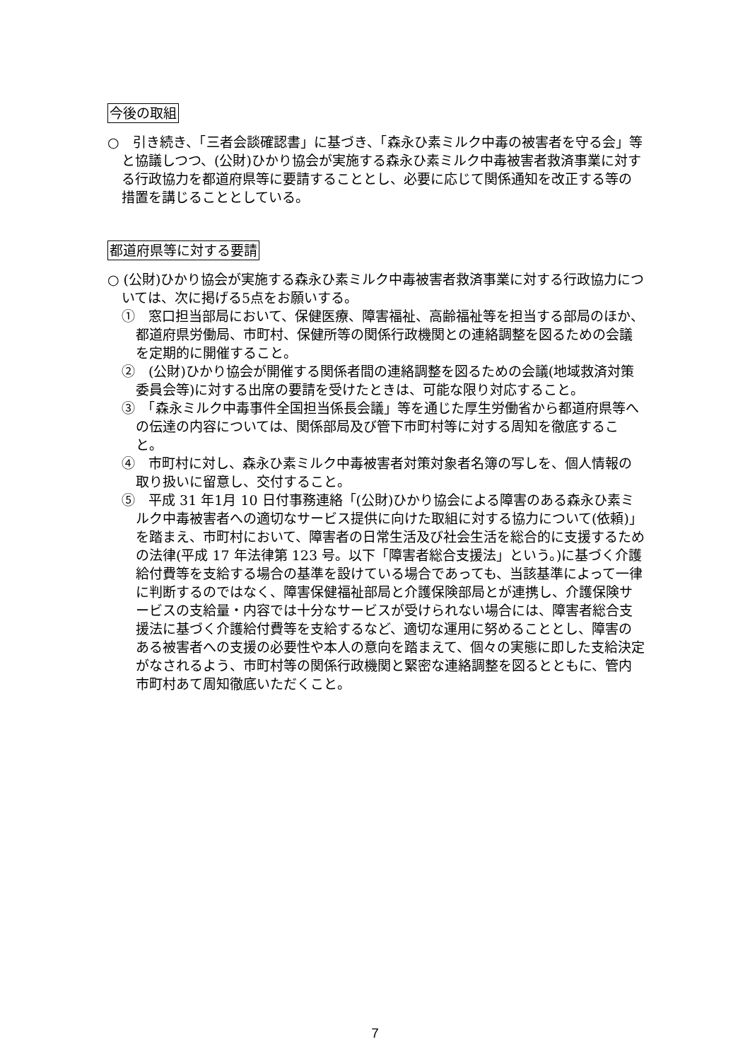今後の取組
○　引き続き、「三者会談確認書」に基づき、「森永ひ素ミルク中毒の被害者を守る会」等 と協議しつつ、(公財)ひかり協会が実施する森永ひ素ミルク中毒被害者救済事業に対する行政協力を都道府県等に要請することとし、必要に応じて関係通知を改正する等の措置を講じることとしている。
都道府県等に対する要請
○ (公財)ひかり協会が実施する森永ひ素ミルク中毒被害者救済事業に対する行政協力については、次に掲げる5点をお願いする。
①　窓口担当部局において、保健医療、障害福祉、高齢福祉等を担当する部局のほか、都道府県労働局、市町村、保健所等の関係行政機関との連絡調整を図るための会議を定期的に開催すること。
②　(公財)ひかり協会が開催する関係者間の連絡調整を図るための会議(地域救済対策委員会等)に対する出席の要請を受けたときは、可能な限り対応すること。
③　「森永ミルク中毒事件全国担当係長会議」等を通じた厚生労働省から都道府県等への伝達の内容については、関係部局及び管下市町村等に対する周知を徹底すること。
④　市町村に対し、森永ひ素ミルク中毒被害者対策対象者名簿の写しを、個人情報の取り扱いに留意し、交付すること。
⑤　平成 31 年1月 10 日付事務連絡「(公財)ひかり協会による障害のある森永ひ素ミルク中毒被害者への適切なサービス提供に向けた取組に対する協力について(依頼)」を踏まえ、市町村において、障害者の日常生活及び社会生活を総合的に支援するための法律(平成 17 年法律第 123 号。以下「障害者総合支援法」という。)に基づく介護給付費等を支給する場合の基準を設けている場合であっても、当該基準によって一律に判断するのではなく、障害保健福祉部局と介護保険部局とが連携し、介護保険サービスの支給量・内容では十分なサービスが受けられない場合には、障害者総合支援法に基づく介護給付費等を支給するなど、適切な運用に努めることとし、障害のある被害者への支援の必要性や本人の意向を踏まえて、個々の実態に即した支給決定がなされるよう、市町村等の関係行政機関と緊密な連絡調整を図るとともに、管内市町村あて周知徹底いただくこと。
7